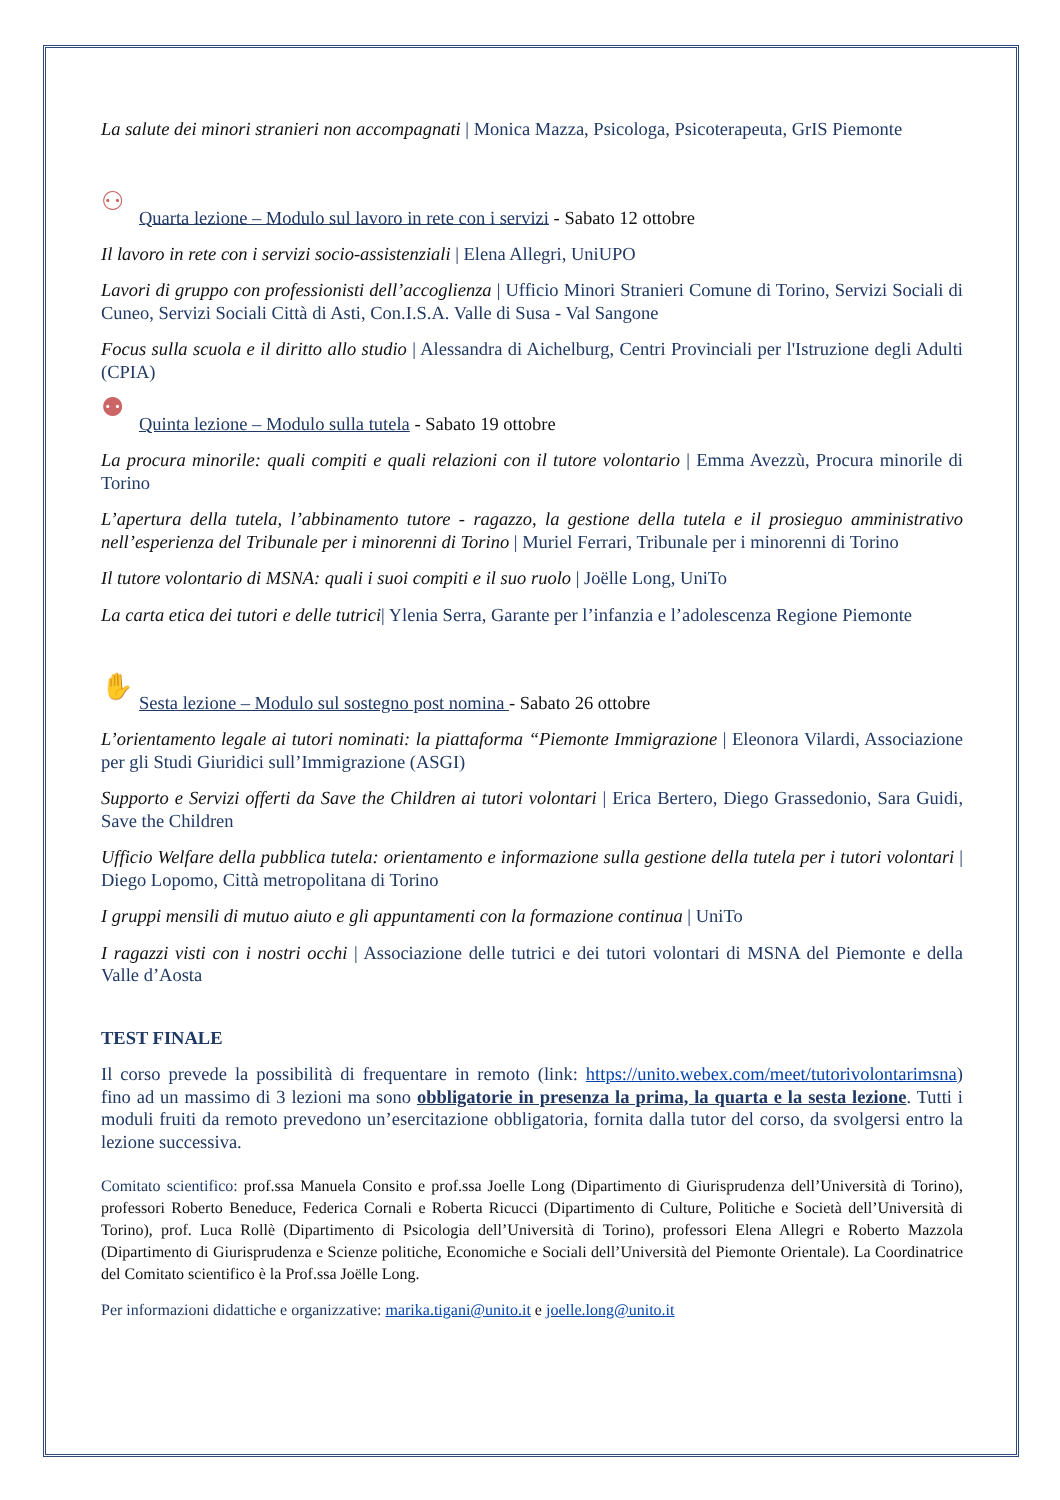La salute dei minori stranieri non accompagnati | Monica Mazza, Psicologa, Psicoterapeuta, GrIS Piemonte
⚇ Quarta lezione – Modulo sul lavoro in rete con i servizi - Sabato 12 ottobre
Il lavoro in rete con i servizi socio-assistenziali | Elena Allegri, UniUPO
Lavori di gruppo con professionisti dell’accoglienza | Ufficio Minori Stranieri Comune di Torino, Servizi Sociali di Cuneo, Servizi Sociali Città di Asti, Con.I.S.A. Valle di Susa - Val Sangone
Focus sulla scuola e il diritto allo studio | Alessandra di Aichelburg, Centri Provinciali per l'Istruzione degli Adulti (CPIA)
⚉ Quinta lezione – Modulo sulla tutela - Sabato 19 ottobre
La procura minorile: quali compiti e quali relazioni con il tutore volontario | Emma Avezzù, Procura minorile di Torino
L’apertura della tutela, l’abbinamento tutore - ragazzo, la gestione della tutela e il prosieguo amministrativo nell’esperienza del Tribunale per i minorenni di Torino | Muriel Ferrari, Tribunale per i minorenni di Torino
Il tutore volontario di MSNA: quali i suoi compiti e il suo ruolo | Joëlle Long, UniTo
La carta etica dei tutori e delle tutrici| Ylenia Serra, Garante per l’infanzia e l’adolescenza Regione Piemonte
✋ Sesta lezione – Modulo sul sostegno post nomina - Sabato 26 ottobre
L’orientamento legale ai tutori nominati: la piattaforma “Piemonte Immigrazione | Eleonora Vilardi, Associazione per gli Studi Giuridici sull’Immigrazione (ASGI)
Supporto e Servizi offerti da Save the Children ai tutori volontari | Erica Bertero, Diego Grassedonio, Sara Guidi, Save the Children
Ufficio Welfare della pubblica tutela: orientamento e informazione sulla gestione della tutela per i tutori volontari | Diego Lopomo, Città metropolitana di Torino
I gruppi mensili di mutuo aiuto e gli appuntamenti con la formazione continua | UniTo
I ragazzi visti con i nostri occhi | Associazione delle tutrici e dei tutori volontari di MSNA del Piemonte e della Valle d’Aosta
TEST FINALE
Il corso prevede la possibilità di frequentare in remoto (link: https://unito.webex.com/meet/tutorivolontarimsna) fino ad un massimo di 3 lezioni ma sono obbligatorie in presenza la prima, la quarta e la sesta lezione. Tutti i moduli fruiti da remoto prevedono un’esercitazione obbligatoria, fornita dalla tutor del corso, da svolgersi entro la lezione successiva.
Comitato scientifico: prof.ssa Manuela Consito e prof.ssa Joelle Long (Dipartimento di Giurisprudenza dell’Università di Torino), professori Roberto Beneduce, Federica Cornali e Roberta Ricucci (Dipartimento di Culture, Politiche e Società dell’Università di Torino), prof. Luca Rollè (Dipartimento di Psicologia dell’Università di Torino), professori Elena Allegri e Roberto Mazzola (Dipartimento di Giurisprudenza e Scienze politiche, Economiche e Sociali dell’Università del Piemonte Orientale). La Coordinatrice del Comitato scientifico è la Prof.ssa Joëlle Long.
Per informazioni didattiche e organizzative: marika.tigani@unito.it e joelle.long@unito.it